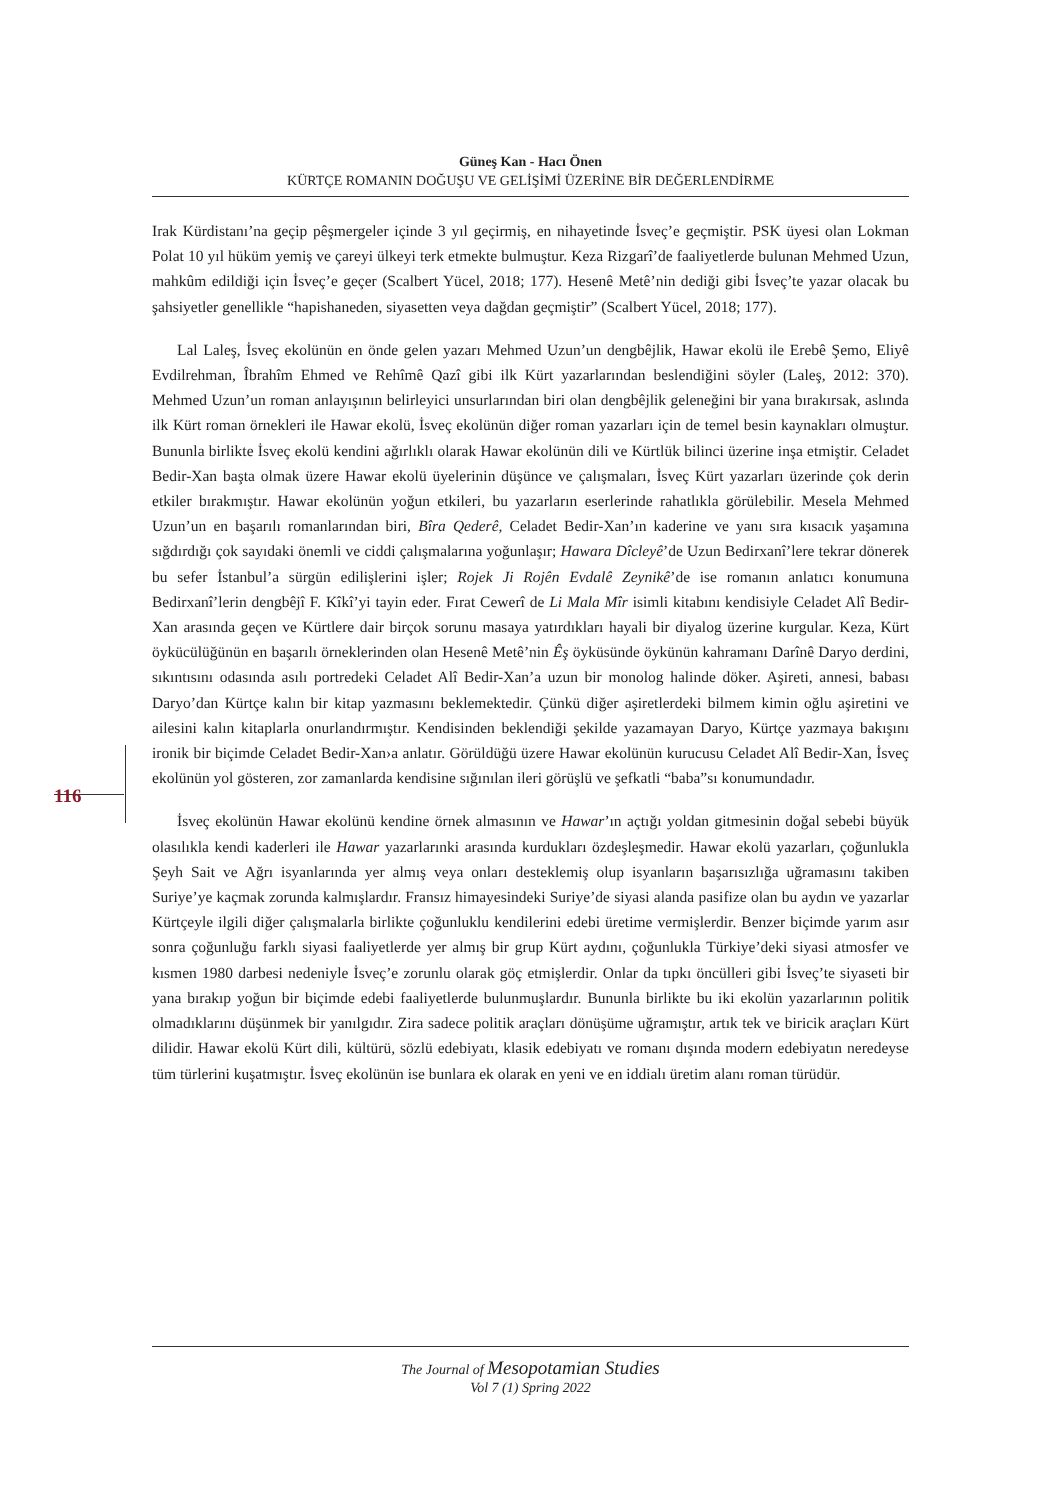Güneş Kan - Hacı Önen
KÜRTÇE ROMANIN DOĞUŞU VE GELİŞİMİ ÜZERİNE BİR DEĞERLENDİRME
Irak Kürdistanı’na geçip pêşmergeler içinde 3 yıl geçirmiş, en nihayetinde İsveç’e geçmiştir. PSK üyesi olan Lokman Polat 10 yıl hüküm yemiş ve çareyi ülkeyi terk etmekte bulmuştur. Keza Rizgarî’de faaliyetlerde bulunan Mehmed Uzun, mahkûm edildiği için İsveç’e geçer (Scalbert Yücel, 2018; 177). Hesenê Metê’nin dediği gibi İsveç’te yazar olacak bu şahsiyetler genellikle “hapishaneden, siyasetten veya dağdan geçmiştir” (Scalbert Yücel, 2018; 177).
Lal Laleş, İsveç ekolünün en önde gelen yazarı Mehmed Uzun’un dengbêjlik, Hawar ekolü ile Erebê Şemo, Eliyê Evdilrehman, Îbrahîm Ehmed ve Rehîmê Qazî gibi ilk Kürt yazarlarından beslendiğini söyler (Laleş, 2012: 370). Mehmed Uzun’un roman anlayışının belirleyici unsurlarından biri olan dengbêjlik geleneğini bir yana bırakırsak, aslında ilk Kürt roman örnekleri ile Hawar ekolü, İsveç ekolünün diğer roman yazarları için de temel besin kaynakları olmuştur. Bununla birlikte İsveç ekolü kendini ağırlıklı olarak Hawar ekolünün dili ve Kürtlük bilinci üzerine inşa etmiştir. Celadet Bedir-Xan başta olmak üzere Hawar ekolü üyelerinin düşünce ve çalışmaları, İsveç Kürt yazarları üzerinde çok derin etkiler bırakmıştır. Hawar ekolünün yoğun etkileri, bu yazarların eserlerinde rahatlıkla görülebilir. Mesela Mehmed Uzun’un en başarılı romanlarından biri, Bîra Qederê, Celadet Bedir-Xan’ın kaderine ve yanı sıra kısacık yaşamına sığdırdığı çok sayıdaki önemli ve ciddi çalışmalarına yoğunlaşır; Hawara Dîcleyê’de Uzun Bedirxanî’lere tekrar dönerek bu sefer İstanbul’a sürgün edilişlerini işler; Rojek Ji Rojên Evdalê Zeynikê’de ise romanın anlatıcı konumuna Bedirxanî’lerin dengbêjî F. Kîkî’yi tayin eder. Fırat Cewerî de Li Mala Mîr isimli kitabını kendisiyle Celadet Alî Bedir-Xan arasında geçen ve Kürtlere dair birçok sorunu masaya yatırdıkları hayali bir diyalog üzerine kurgular. Keza, Kürt öykücülüğünün en başarılı örneklerinden olan Hesenê Metê’nin Êş öyküsünde öykünün kahramanı Darînê Daryo derdini, sıkıntısını odasında asılı portredeki Celadet Alî Bedir-Xan’a uzun bir monolog halinde döker. Aşireti, annesi, babası Daryo’dan Kürtçe kalın bir kitap yazmasını beklemektedir. Çünkü diğer aşiretlerdeki bilmem kimin oğlu aşiretini ve ailesini kalın kitaplarla onurlandırmıştır. Kendisinden beklendiği şekilde yazamayan Daryo, Kürtçe yazmaya bakışını ironik bir biçimde Celadet Bedir-Xan›a anlatır. Görüldüğü üzere Hawar ekolünün kurucusu Celadet Alî Bedir-Xan, İsveç ekolünün yol gösteren, zor zamanlarda kendisine sığınılan ileri görüşlü ve şefkatli “baba”sı konumundadır.
İsveç ekolünün Hawar ekolünü kendine örnek almasının ve Hawar’ın açtığı yoldan gitmesinin doğal sebebi büyük olasılıkla kendi kaderleri ile Hawar yazarlarınki arasında kurdukları özdeşleşmedir. Hawar ekolü yazarları, çoğunlukla Şeyh Sait ve Ağrı isyanlarında yer almış veya onları desteklemiş olup isyanların başarısızlığa uğramasını takiben Suriye’ye kaçmak zorunda kalmışlardır. Fransız himayesindeki Suriye’de siyasi alanda pasifize olan bu aydın ve yazarlar Kürtçeyle ilgili diğer çalışmalarla birlikte çoğunluklu kendilerini edebi üretime vermişlerdir. Benzer biçimde yarım asır sonra çoğunluğu farklı siyasi faaliyetlerde yer almış bir grup Kürt aydını, çoğunlukla Türkiye’deki siyasi atmosfer ve kısmen 1980 darbesi nedeniyle İsveç’e zorunlu olarak göç etmişlerdir. Onlar da tıpkı öncülleri gibi İsveç’te siyaseti bir yana bırakıp yoğun bir biçimde edebi faaliyetlerde bulunmuşlardır. Bununla birlikte bu iki ekolün yazarlarının politik olmadıklarını düşünmek bir yanılgıdır. Zira sadece politik araçları dönüşüme uğramıştır, artık tek ve biricik araçları Kürt dilidir. Hawar ekolü Kürt dili, kültürü, sözlü edebiyatı, klasik edebiyatı ve romanı dışında modern edebiyatın neredeyse tüm türlerini kuşatmıştır. İsveç ekolünün ise bunlara ek olarak en yeni ve en iddialı üretim alanı roman türüdür.
116
The Journal of Mesopotamian Studies
Vol 7 (1) Spring 2022